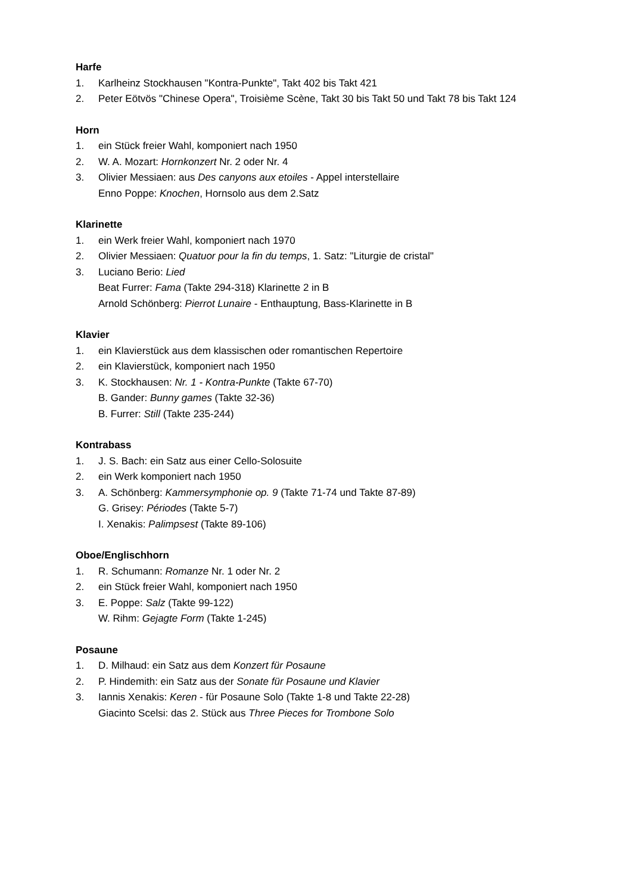Harfe
1. Karlheinz Stockhausen "Kontra-Punkte", Takt 402 bis Takt 421
2. Peter Eötvös "Chinese Opera", Troisième Scène, Takt 30 bis Takt 50 und Takt 78 bis Takt 124
Horn
1. ein Stück freier Wahl, komponiert nach 1950
2. W. A. Mozart: Hornkonzert Nr. 2 oder Nr. 4
3. Olivier Messiaen: aus Des canyons aux etoiles - Appel interstellaire
Enno Poppe: Knochen, Hornsolo aus dem 2.Satz
Klarinette
1. ein Werk freier Wahl, komponiert nach 1970
2. Olivier Messiaen: Quatuor pour la fin du temps, 1. Satz: "Liturgie de cristal"
3. Luciano Berio: Lied
Beat Furrer: Fama (Takte 294-318) Klarinette 2 in B
Arnold Schönberg: Pierrot Lunaire - Enthauptung, Bass-Klarinette in B
Klavier
1. ein Klavierstück aus dem klassischen oder romantischen Repertoire
2. ein Klavierstück, komponiert nach 1950
3. K. Stockhausen: Nr. 1 - Kontra-Punkte (Takte 67-70)
B. Gander: Bunny games (Takte 32-36)
B. Furrer: Still (Takte 235-244)
Kontrabass
1. J. S. Bach: ein Satz aus einer Cello-Solosuite
2. ein Werk komponiert nach 1950
3. A. Schönberg: Kammersymphonie op. 9 (Takte 71-74 und Takte 87-89)
G. Grisey: Périodes (Takte 5-7)
I. Xenakis: Palimpsest (Takte 89-106)
Oboe/Englischhorn
1. R. Schumann: Romanze Nr. 1 oder Nr. 2
2. ein Stück freier Wahl, komponiert nach 1950
3. E. Poppe: Salz (Takte 99-122)
W. Rihm: Gejagte Form (Takte 1-245)
Posaune
1. D. Milhaud: ein Satz aus dem Konzert für Posaune
2. P. Hindemith: ein Satz aus der Sonate für Posaune und Klavier
3. Iannis Xenakis: Keren - für Posaune Solo (Takte 1-8 und Takte 22-28)
Giacinto Scelsi: das 2. Stück aus Three Pieces for Trombone Solo